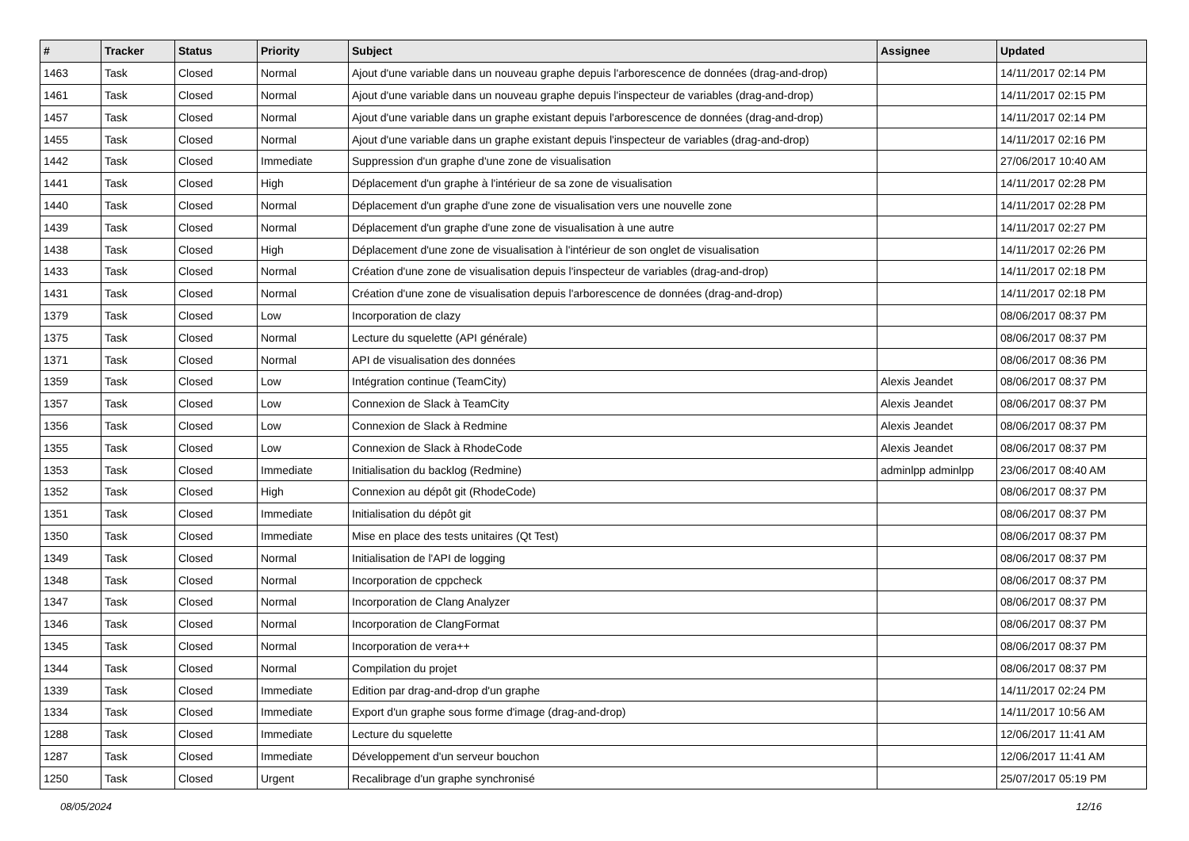| # | Tracker | Status | Priority | Subject | Assignee | Updated |
| --- | --- | --- | --- | --- | --- | --- |
| 1463 | Task | Closed | Normal | Ajout d'une variable dans un nouveau graphe depuis l'arborescence de données (drag-and-drop) | | 14/11/2017 02:14 PM |
| 1461 | Task | Closed | Normal | Ajout d'une variable dans un nouveau graphe depuis l'inspecteur de variables (drag-and-drop) | | 14/11/2017 02:15 PM |
| 1457 | Task | Closed | Normal | Ajout d'une variable dans un graphe existant depuis l'arborescence de données (drag-and-drop) | | 14/11/2017 02:14 PM |
| 1455 | Task | Closed | Normal | Ajout d'une variable dans un graphe existant depuis l'inspecteur de variables (drag-and-drop) | | 14/11/2017 02:16 PM |
| 1442 | Task | Closed | Immediate | Suppression d'un graphe d'une zone de visualisation | | 27/06/2017 10:40 AM |
| 1441 | Task | Closed | High | Déplacement d'un graphe à l'intérieur de sa zone de visualisation | | 14/11/2017 02:28 PM |
| 1440 | Task | Closed | Normal | Déplacement d'un graphe d'une zone de visualisation vers une nouvelle zone | | 14/11/2017 02:28 PM |
| 1439 | Task | Closed | Normal | Déplacement d'un graphe d'une zone de visualisation à une autre | | 14/11/2017 02:27 PM |
| 1438 | Task | Closed | High | Déplacement d'une zone de visualisation à l'intérieur de son onglet de visualisation | | 14/11/2017 02:26 PM |
| 1433 | Task | Closed | Normal | Création d'une zone de visualisation depuis l'inspecteur de variables (drag-and-drop) | | 14/11/2017 02:18 PM |
| 1431 | Task | Closed | Normal | Création d'une zone de visualisation depuis l'arborescence de données (drag-and-drop) | | 14/11/2017 02:18 PM |
| 1379 | Task | Closed | Low | Incorporation de clazy | | 08/06/2017 08:37 PM |
| 1375 | Task | Closed | Normal | Lecture du squelette (API générale) | | 08/06/2017 08:37 PM |
| 1371 | Task | Closed | Normal | API de visualisation des données | | 08/06/2017 08:36 PM |
| 1359 | Task | Closed | Low | Intégration continue (TeamCity) | Alexis Jeandet | 08/06/2017 08:37 PM |
| 1357 | Task | Closed | Low | Connexion de Slack à TeamCity | Alexis Jeandet | 08/06/2017 08:37 PM |
| 1356 | Task | Closed | Low | Connexion de Slack à Redmine | Alexis Jeandet | 08/06/2017 08:37 PM |
| 1355 | Task | Closed | Low | Connexion de Slack à RhodeCode | Alexis Jeandet | 08/06/2017 08:37 PM |
| 1353 | Task | Closed | Immediate | Initialisation du backlog (Redmine) | adminlpp adminlpp | 23/06/2017 08:40 AM |
| 1352 | Task | Closed | High | Connexion au dépôt git (RhodeCode) | | 08/06/2017 08:37 PM |
| 1351 | Task | Closed | Immediate | Initialisation du dépôt git | | 08/06/2017 08:37 PM |
| 1350 | Task | Closed | Immediate | Mise en place des tests unitaires (Qt Test) | | 08/06/2017 08:37 PM |
| 1349 | Task | Closed | Normal | Initialisation de l'API de logging | | 08/06/2017 08:37 PM |
| 1348 | Task | Closed | Normal | Incorporation de cppcheck | | 08/06/2017 08:37 PM |
| 1347 | Task | Closed | Normal | Incorporation de Clang Analyzer | | 08/06/2017 08:37 PM |
| 1346 | Task | Closed | Normal | Incorporation de ClangFormat | | 08/06/2017 08:37 PM |
| 1345 | Task | Closed | Normal | Incorporation de vera++ | | 08/06/2017 08:37 PM |
| 1344 | Task | Closed | Normal | Compilation du projet | | 08/06/2017 08:37 PM |
| 1339 | Task | Closed | Immediate | Edition par drag-and-drop d'un graphe | | 14/11/2017 02:24 PM |
| 1334 | Task | Closed | Immediate | Export d'un graphe sous forme d'image (drag-and-drop) | | 14/11/2017 10:56 AM |
| 1288 | Task | Closed | Immediate | Lecture du squelette | | 12/06/2017 11:41 AM |
| 1287 | Task | Closed | Immediate | Développement d'un serveur bouchon | | 12/06/2017 11:41 AM |
| 1250 | Task | Closed | Urgent | Recalibrage d'un graphe synchronisé | | 25/07/2017 05:19 PM |
08/05/2024 12/16